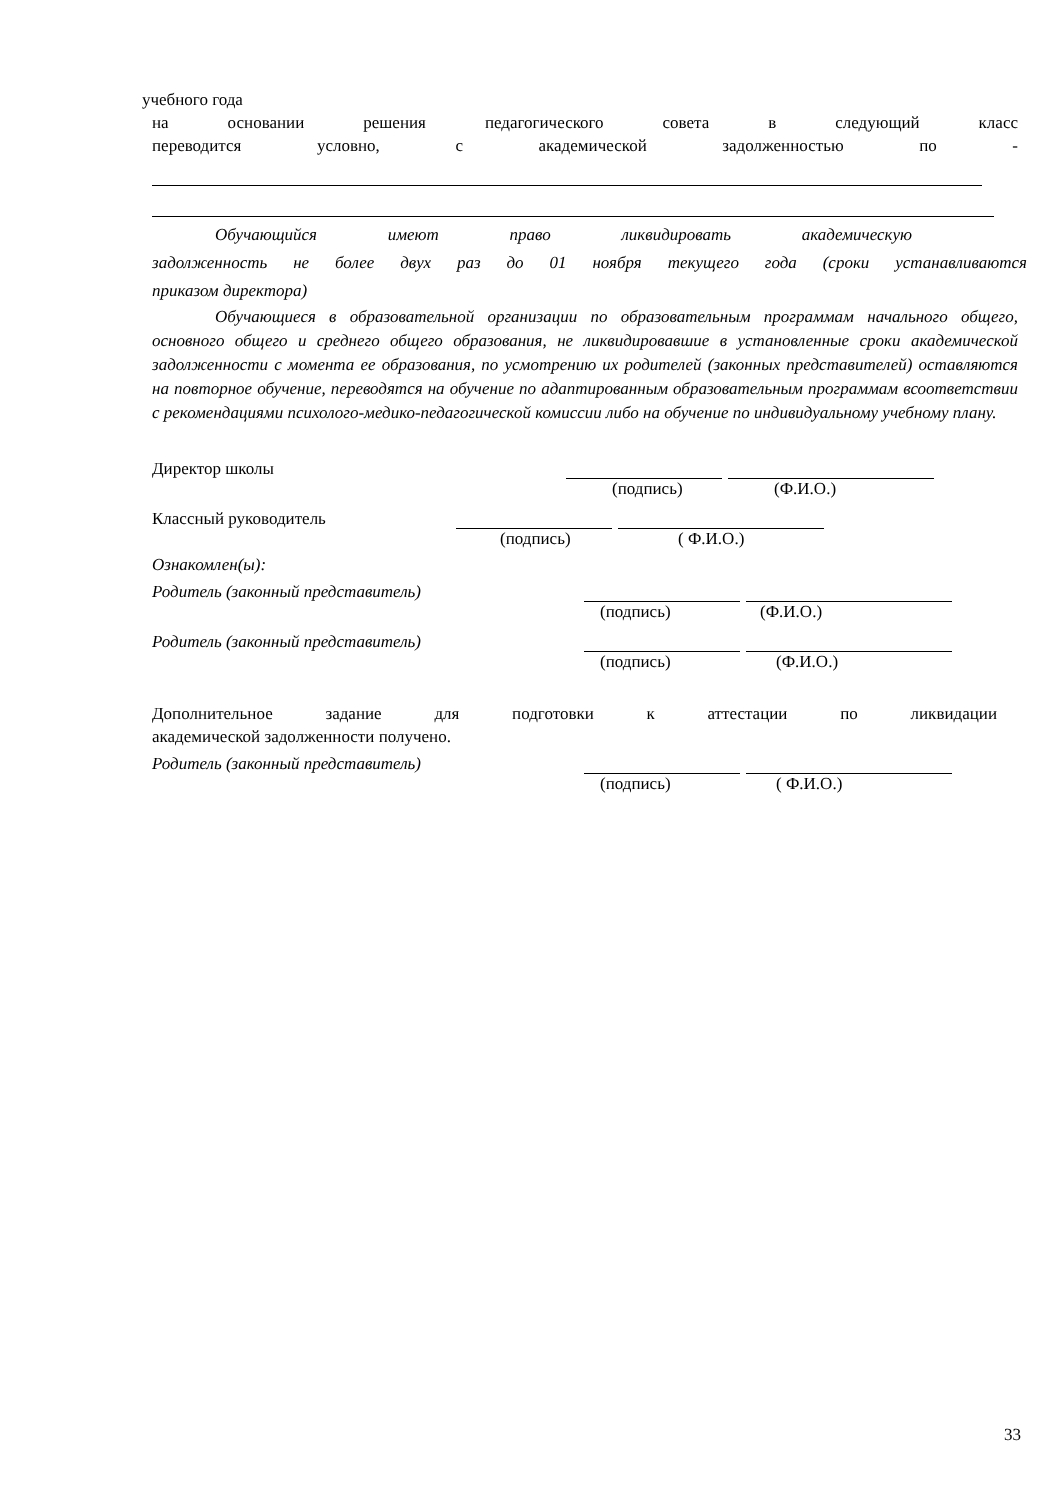учебного года
на основании решения педагогического совета в следующий класс
переводится условно, с академической задолженностью по -
Обучающийся имеют право ликвидировать академическую
задолженность не более двух раз до 01 ноября текущего года (сроки устанавливаются
приказом директора)
Обучающиеся в образовательной организации по образовательным программам начального общего, основного общего и среднего общего образования, не ликвидировавшие в установленные сроки академической задолженности с момента ее образования, по усмотрению их родителей (законных представителей) оставляются на повторное обучение, переводятся на обучение по адаптированным образовательным программам всоответствии с рекомендациями психолого-медико-педагогической комиссии либо на обучение по индивидуальному учебному плану.
Директор школы
(подпись) (Ф.И.О.)
Классный руководитель
(подпись) ( Ф.И.О.)
Ознакомлен(ы):
Родитель (законный представитель)
(подпись) (Ф.И.О.)
Родитель (законный представитель)
(подпись) (Ф.И.О.)
Дополнительное задание для подготовки к аттестации по ликвидации
академической задолженности получено.
Родитель (законный представитель)
(подпись) ( Ф.И.О.)
33